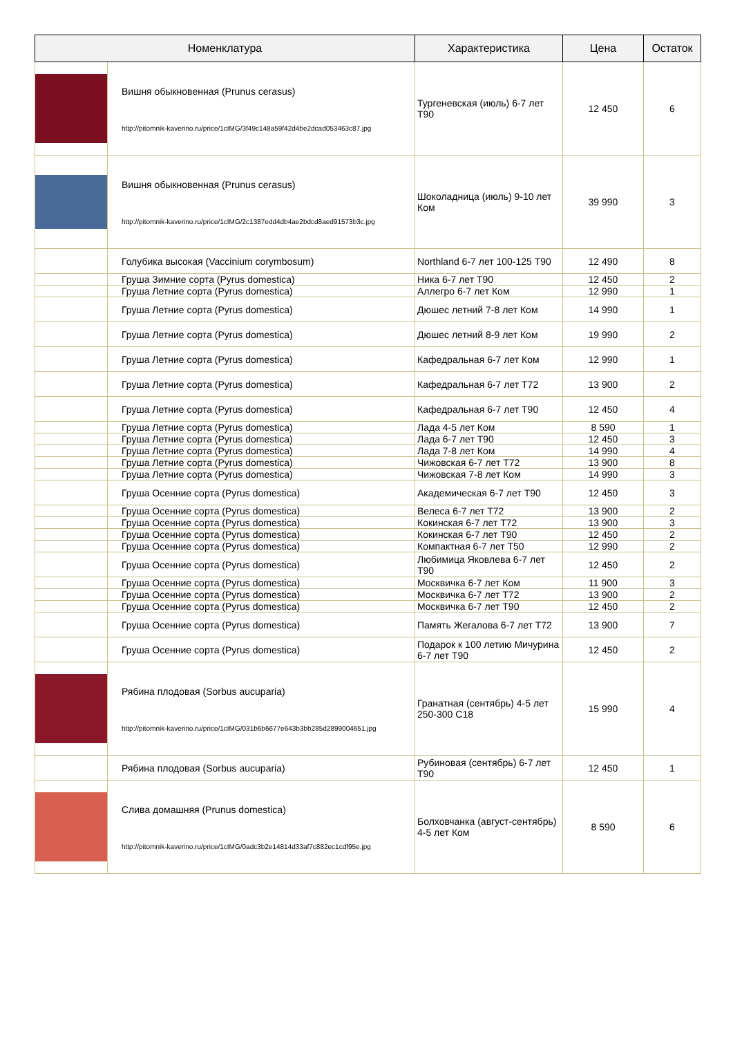| Номенклатура | | Характеристика | Цена | Остаток |
| --- | --- | --- | --- | --- |
| | Вишня обыкновенная (Prunus cerasus) http://pitomnik-kaverino.ru/price/1cIMG/3f49c148a59f42d4be2dcad053463c87.jpg | Тургеневская (июль) 6-7 лет Т90 | 12 450 | 6 |
| | Вишня обыкновенная (Prunus cerasus) http://pitomnik-kaverino.ru/price/1cIMG/2c1387edd4db4ae2bdcd8aed91573b3c.jpg | Шоколадница (июль) 9-10 лет Ком | 39 990 | 3 |
| | Голубика высокая (Vaccinium corymbosum) | Northland 6-7 лет 100-125 Т90 | 12 490 | 8 |
| | Груша Зимние сорта (Pyrus domestica) | Ника 6-7 лет Т90 | 12 450 | 2 |
| | Груша Летние сорта (Pyrus domestica) | Аллегро 6-7 лет Ком | 12 990 | 1 |
| | Груша Летние сорта (Pyrus domestica) | Дюшес летний 7-8 лет Ком | 14 990 | 1 |
| | Груша Летние сорта (Pyrus domestica) | Дюшес летний 8-9 лет Ком | 19 990 | 2 |
| | Груша Летние сорта (Pyrus domestica) | Кафедральная 6-7 лет Ком | 12 990 | 1 |
| | Груша Летние сорта (Pyrus domestica) | Кафедральная 6-7 лет Т72 | 13 900 | 2 |
| | Груша Летние сорта (Pyrus domestica) | Кафедральная 6-7 лет Т90 | 12 450 | 4 |
| | Груша Летние сорта (Pyrus domestica) | Лада 4-5 лет Ком | 8 590 | 1 |
| | Груша Летние сорта (Pyrus domestica) | Лада 6-7 лет Т90 | 12 450 | 3 |
| | Груша Летние сорта (Pyrus domestica) | Лада 7-8 лет Ком | 14 990 | 4 |
| | Груша Летние сорта (Pyrus domestica) | Чижовская 6-7 лет Т72 | 13 900 | 8 |
| | Груша Летние сорта (Pyrus domestica) | Чижовская 7-8 лет Ком | 14 990 | 3 |
| | Груша Осенние сорта (Pyrus domestica) | Академическая 6-7 лет Т90 | 12 450 | 3 |
| | Груша Осенние сорта (Pyrus domestica) | Велеса 6-7 лет Т72 | 13 900 | 2 |
| | Груша Осенние сорта (Pyrus domestica) | Кокинская 6-7 лет Т72 | 13 900 | 3 |
| | Груша Осенние сорта (Pyrus domestica) | Кокинская 6-7 лет Т90 | 12 450 | 2 |
| | Груша Осенние сорта (Pyrus domestica) | Компактная 6-7 лет Т50 | 12 990 | 2 |
| | Груша Осенние сорта (Pyrus domestica) | Любимица Яковлева 6-7 лет Т90 | 12 450 | 2 |
| | Груша Осенние сорта (Pyrus domestica) | Москвичка 6-7 лет Ком | 11 900 | 3 |
| | Груша Осенние сорта (Pyrus domestica) | Москвичка 6-7 лет Т72 | 13 900 | 2 |
| | Груша Осенние сорта (Pyrus domestica) | Москвичка 6-7 лет Т90 | 12 450 | 2 |
| | Груша Осенние сорта (Pyrus domestica) | Память Жегалова 6-7 лет Т72 | 13 900 | 7 |
| | Груша Осенние сорта (Pyrus domestica) | Подарок к 100 летию Мичурина 6-7 лет Т90 | 12 450 | 2 |
| | Рябина плодовая (Sorbus aucuparia) http://pitomnik-kaverino.ru/price/1cIMG/031b6b6677e643b3bb285d2899004651.jpg | Гранатная (сентябрь) 4-5 лет 250-300 С18 | 15 990 | 4 |
| | Рябина плодовая (Sorbus aucuparia) | Рубиновая (сентябрь) 6-7 лет Т90 | 12 450 | 1 |
| | Слива домашняя (Prunus domestica) http://pitomnik-kaverino.ru/price/1cIMG/0adc3b2e14814d33af7c882ec1cdf95e.jpg | Болховчанка (август-сентябрь) 4-5 лет Ком | 8 590 | 6 |